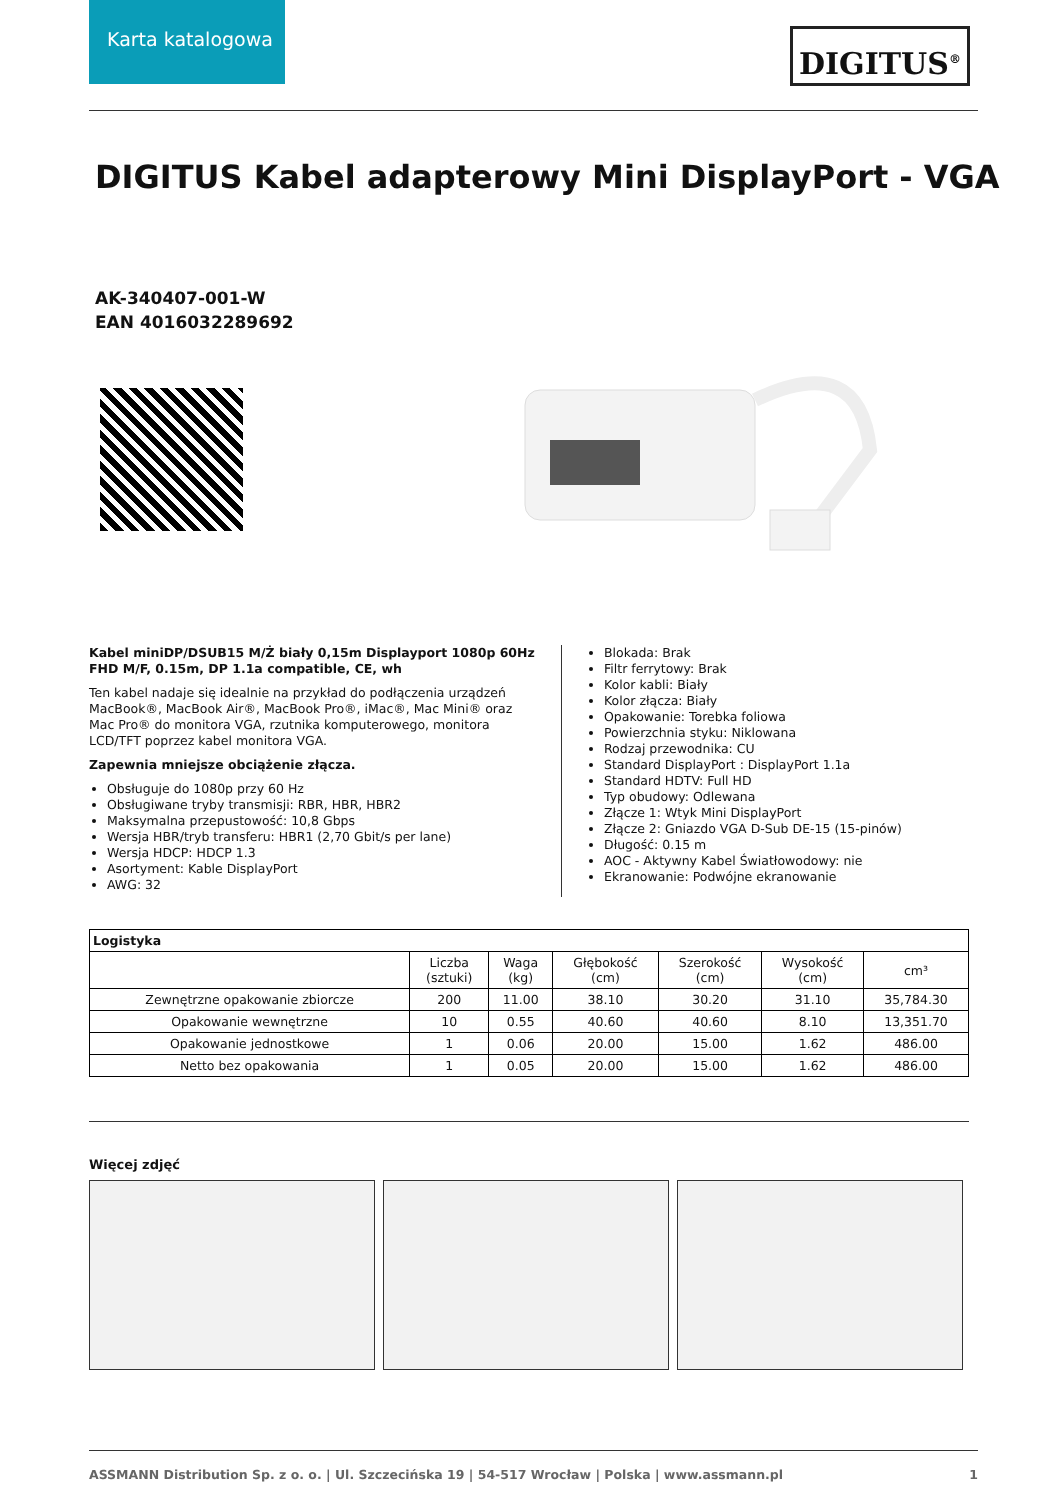Karta katalogowa
DIGITUS<sup>®</sup>
DIGITUS Kabel adapterowy Mini DisplayPort - VGA
AK-340407-001-W
EAN 4016032289692
Kabel miniDP/DSUB15 M/Ż biały 0,15m Displayport 1080p 60Hz FHD M/F, 0.15m, DP 1.1a compatible, CE, wh
Ten kabel nadaje się idealnie na przykład do podłączenia urządzeń MacBook®, MacBook Air®, MacBook Pro®, iMac®, Mac Mini® oraz Mac Pro® do monitora VGA, rzutnika komputerowego, monitora LCD/TFT poprzez kabel monitora VGA.
Zapewnia mniejsze obciążenie złącza.
Obsługuje do 1080p przy 60 Hz
Obsługiwane tryby transmisji: RBR, HBR, HBR2
Maksymalna przepustowość: 10,8 Gbps
Wersja HBR/tryb transferu: HBR1 (2,70 Gbit/s per lane)
Wersja HDCP: HDCP 1.3
Asortyment: Kable DisplayPort
AWG: 32
Blokada: Brak
Filtr ferrytowy: Brak
Kolor kabli: Biały
Kolor złącza: Biały
Opakowanie: Torebka foliowa
Powierzchnia styku: Niklowana
Rodzaj przewodnika: CU
Standard DisplayPort : DisplayPort 1.1a
Standard HDTV: Full HD
Typ obudowy: Odlewana
Złącze 1: Wtyk Mini DisplayPort
Złącze 2: Gniazdo VGA D-Sub DE-15 (15-pinów)
Długość: 0.15 m
AOC - Aktywny Kabel Światłowodowy: nie
Ekranowanie: Podwójne ekranowanie
| Logistyka | | | | | | |
| --- | --- | --- | --- | --- | --- | --- |
| | Liczba (sztuki) | Waga (kg) | Głębokość (cm) | Szerokość (cm) | Wysokość (cm) | cm³ |
| Zewnętrzne opakowanie zbiorcze | 200 | 11.00 | 38.10 | 30.20 | 31.10 | 35,784.30 |
| Opakowanie wewnętrzne | 10 | 0.55 | 40.60 | 40.60 | 8.10 | 13,351.70 |
| Opakowanie jednostkowe | 1 | 0.06 | 20.00 | 15.00 | 1.62 | 486.00 |
| Netto bez opakowania | 1 | 0.05 | 20.00 | 15.00 | 1.62 | 486.00 |
Więcej zdjęć
ASSMANN Distribution Sp. z o. o. | Ul. Szczecińska 19 | 54-517 Wrocław | Polska | www.assmann.pl 1